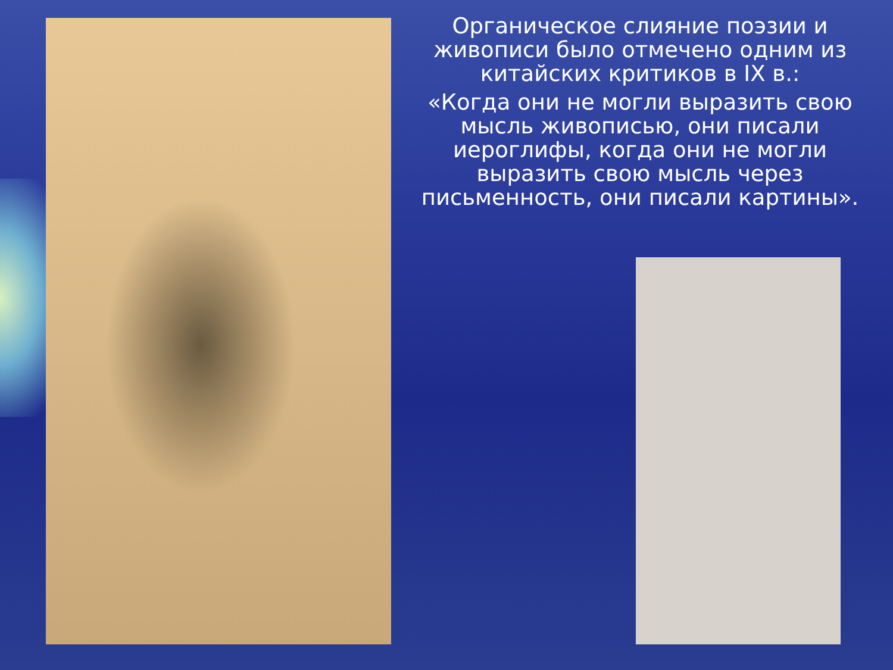Органическое слияние поэзии и живописи было отмечено одним из китайских критиков в IX в.:
«Когда они не могли выразить свою мысль живописью, они писали иероглифы, когда они не могли выразить свою мысль через письменность, они писали картины».